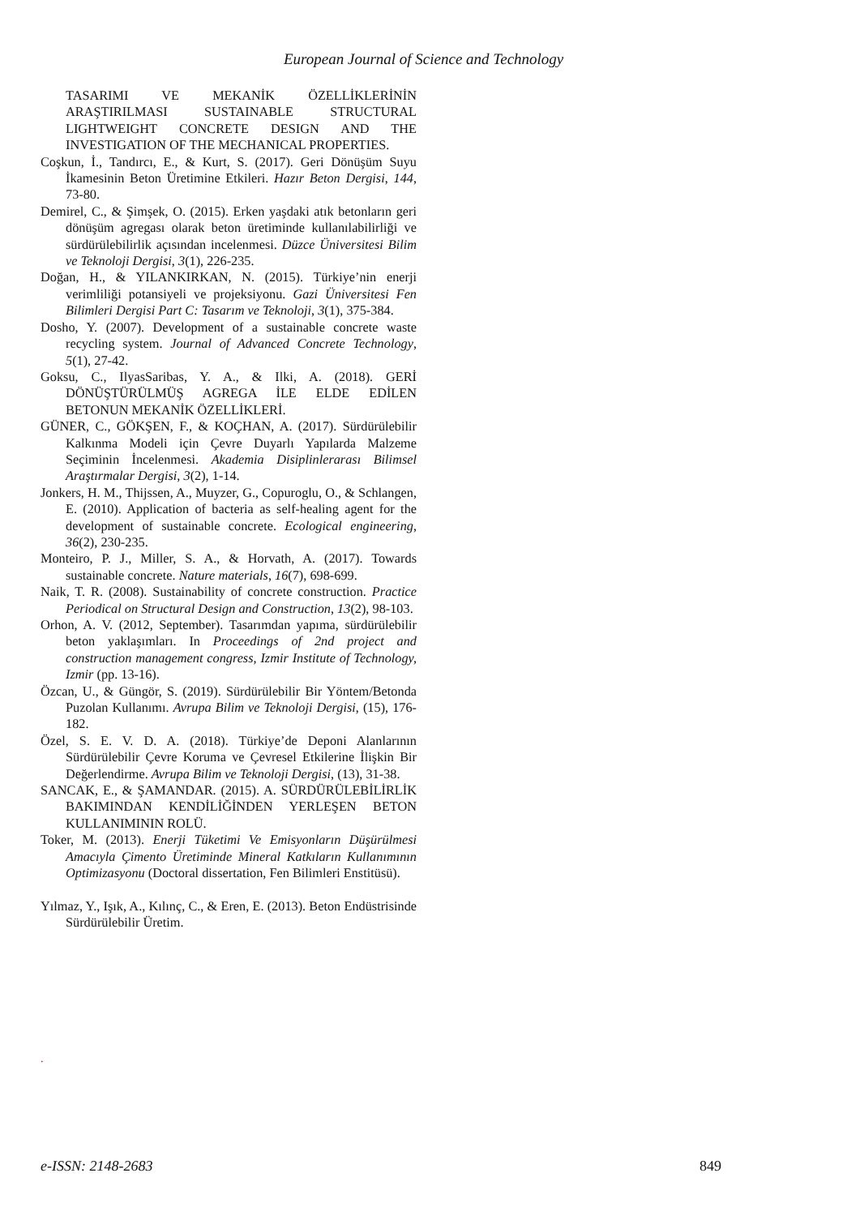European Journal of Science and Technology
TASARIMI VE MEKANİK ÖZELLİKLERİNİN ARAŞTIRILMASI SUSTAINABLE STRUCTURAL LIGHTWEIGHT CONCRETE DESIGN AND THE INVESTIGATION OF THE MECHANICAL PROPERTIES.
Coşkun, İ., Tandırcı, E., & Kurt, S. (2017). Geri Dönüşüm Suyu İkamesinin Beton Üretimine Etkileri. Hazır Beton Dergisi, 144, 73-80.
Demirel, C., & Şimşek, O. (2015). Erken yaşdaki atık betonların geri dönüşüm agregası olarak beton üretiminde kullanılabilirliği ve sürdürülebilirlik açısından incelenmesi. Düzce Üniversitesi Bilim ve Teknoloji Dergisi, 3(1), 226-235.
Doğan, H., & YILANKIRKAN, N. (2015). Türkiye’nin enerji verimliliği potansiyeli ve projeksiyonu. Gazi Üniversitesi Fen Bilimleri Dergisi Part C: Tasarım ve Teknoloji, 3(1), 375-384.
Dosho, Y. (2007). Development of a sustainable concrete waste recycling system. Journal of Advanced Concrete Technology, 5(1), 27-42.
Goksu, C., IlyasSaribas, Y. A., & Ilki, A. (2018). GERİ DÖNÜŞTÜRÜLMÜŞ AGREGA İLE ELDE EDİLEN BETONUN MEKANİK ÖZELLİKLERİ.
GÜNER, C., GÖKŞEN, F., & KOÇHAN, A. (2017). Sürdürülebilir Kalkınma Modeli için Çevre Duyarlı Yapılarda Malzeme Seçiminin İncelenmesi. Akademia Disiplinlerarası Bilimsel Araştırmalar Dergisi, 3(2), 1-14.
Jonkers, H. M., Thijssen, A., Muyzer, G., Copuroglu, O., & Schlangen, E. (2010). Application of bacteria as self-healing agent for the development of sustainable concrete. Ecological engineering, 36(2), 230-235.
Monteiro, P. J., Miller, S. A., & Horvath, A. (2017). Towards sustainable concrete. Nature materials, 16(7), 698-699.
Naik, T. R. (2008). Sustainability of concrete construction. Practice Periodical on Structural Design and Construction, 13(2), 98-103.
Orhon, A. V. (2012, September). Tasarımdan yapıma, sürdürülebilir beton yaklaşımları. In Proceedings of 2nd project and construction management congress, Izmir Institute of Technology, Izmir (pp. 13-16).
Özcan, U., & Güngör, S. (2019). Sürdürülebilir Bir Yöntem/Betonda Puzolan Kullanımı. Avrupa Bilim ve Teknoloji Dergisi, (15), 176-182.
Özel, S. E. V. D. A. (2018). Türkiye’de Deponi Alanlarının Sürdürülebilir Çevre Koruma ve Çevresel Etkilerine İlişkin Bir Değerlendirme. Avrupa Bilim ve Teknoloji Dergisi, (13), 31-38.
SANCAK, E., & ŞAMANDAR. (2015). A. SÜRDÜRÜLEBİLİRLİK BAKIMINDAN KENDİLİĞİNDEN YERLEŞEN BETON KULLANIMININ ROLÜ.
Toker, M. (2013). Enerji Tüketimi Ve Emisyonların Düşürülmesi Amacıyla Çimento Üretiminde Mineral Katkıların Kullanımının Optimizasyonu (Doctoral dissertation, Fen Bilimleri Enstitüsü).
Yılmaz, Y., Işık, A., Kılınç, C., & Eren, E. (2013). Beton Endüstrisinde Sürdürülebilir Üretim.
.
e-ISSN: 2148-2683 849